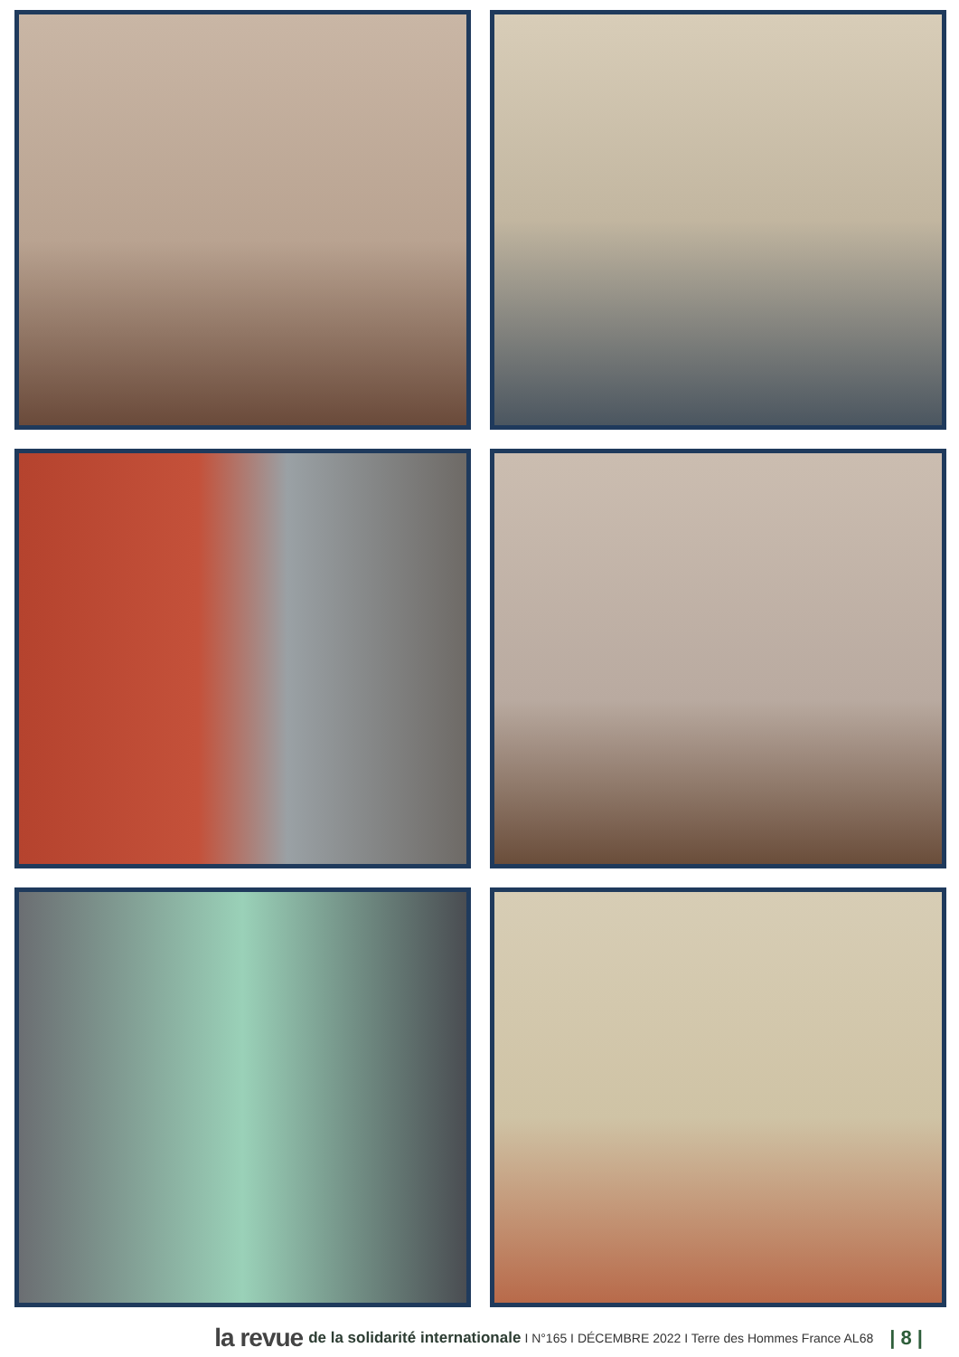la revue de la solidarité internationale I N°165 I DÉCEMBRE 2022 I Terre des Hommes France AL68 | 8 |